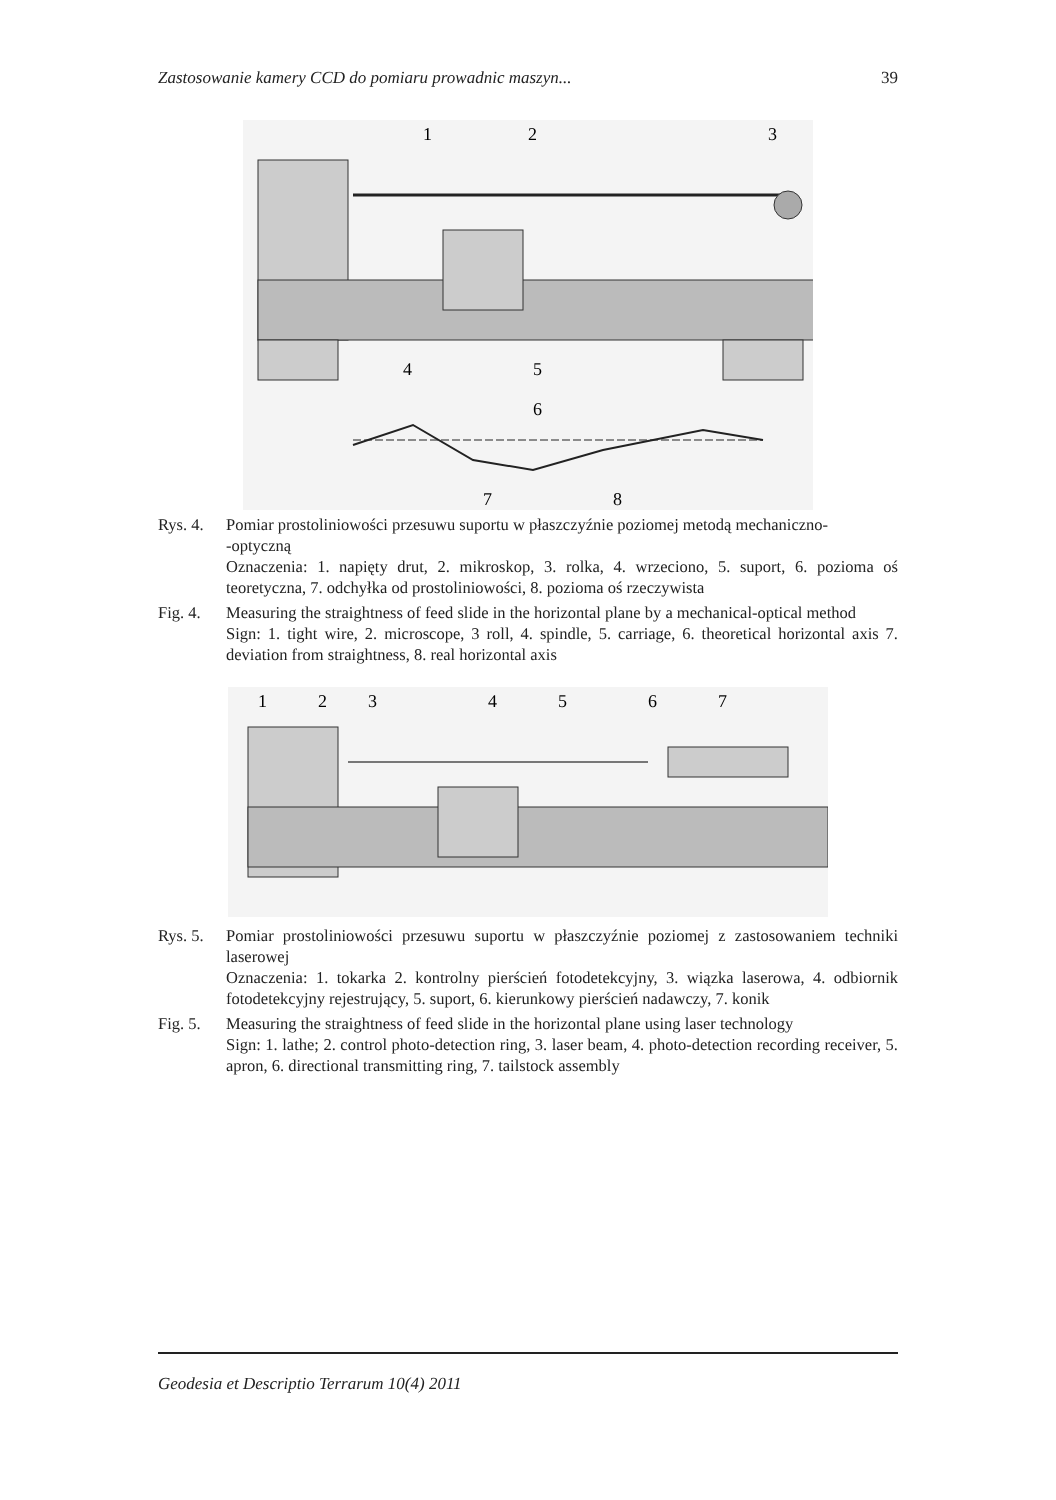Zastosowanie kamery CCD do pomiaru prowadnic maszyn... 39
1
2
3
4
5
6
7
8
Rys. 4.
Pomiar prostoliniowości przesuwu suportu w płaszczyźnie poziomej metodą mechaniczno-
-optyczną
Oznaczenia: 1. napięty drut, 2. mikroskop, 3. rolka, 4. wrzeciono, 5. suport, 6. pozioma oś teoretyczna, 7. odchyłka od prostoliniowości, 8. pozioma oś rzeczywista
Fig. 4.
Measuring the straightness of feed slide in the horizontal plane by a mechanical-optical method
Sign: 1. tight wire, 2. microscope, 3 roll, 4. spindle, 5. carriage, 6. theoretical horizontal axis 7. deviation from straightness, 8. real horizontal axis
1
2
3
4
5
6
7
Rys. 5.
Pomiar prostoliniowości przesuwu suportu w płaszczyźnie poziomej z zastosowaniem techniki laserowej
Oznaczenia: 1. tokarka 2. kontrolny pierścień fotodetekcyjny, 3. wiązka laserowa, 4. odbiornik fotodetekcyjny rejestrujący, 5. suport, 6. kierunkowy pierścień nadawczy, 7. konik
Fig. 5.
Measuring the straightness of feed slide in the horizontal plane using laser technology
Sign: 1. lathe; 2. control photo-detection ring, 3. laser beam, 4. photo-detection recording receiver, 5. apron, 6. directional transmitting ring, 7. tailstock assembly
Geodesia et Descriptio Terrarum 10(4) 2011